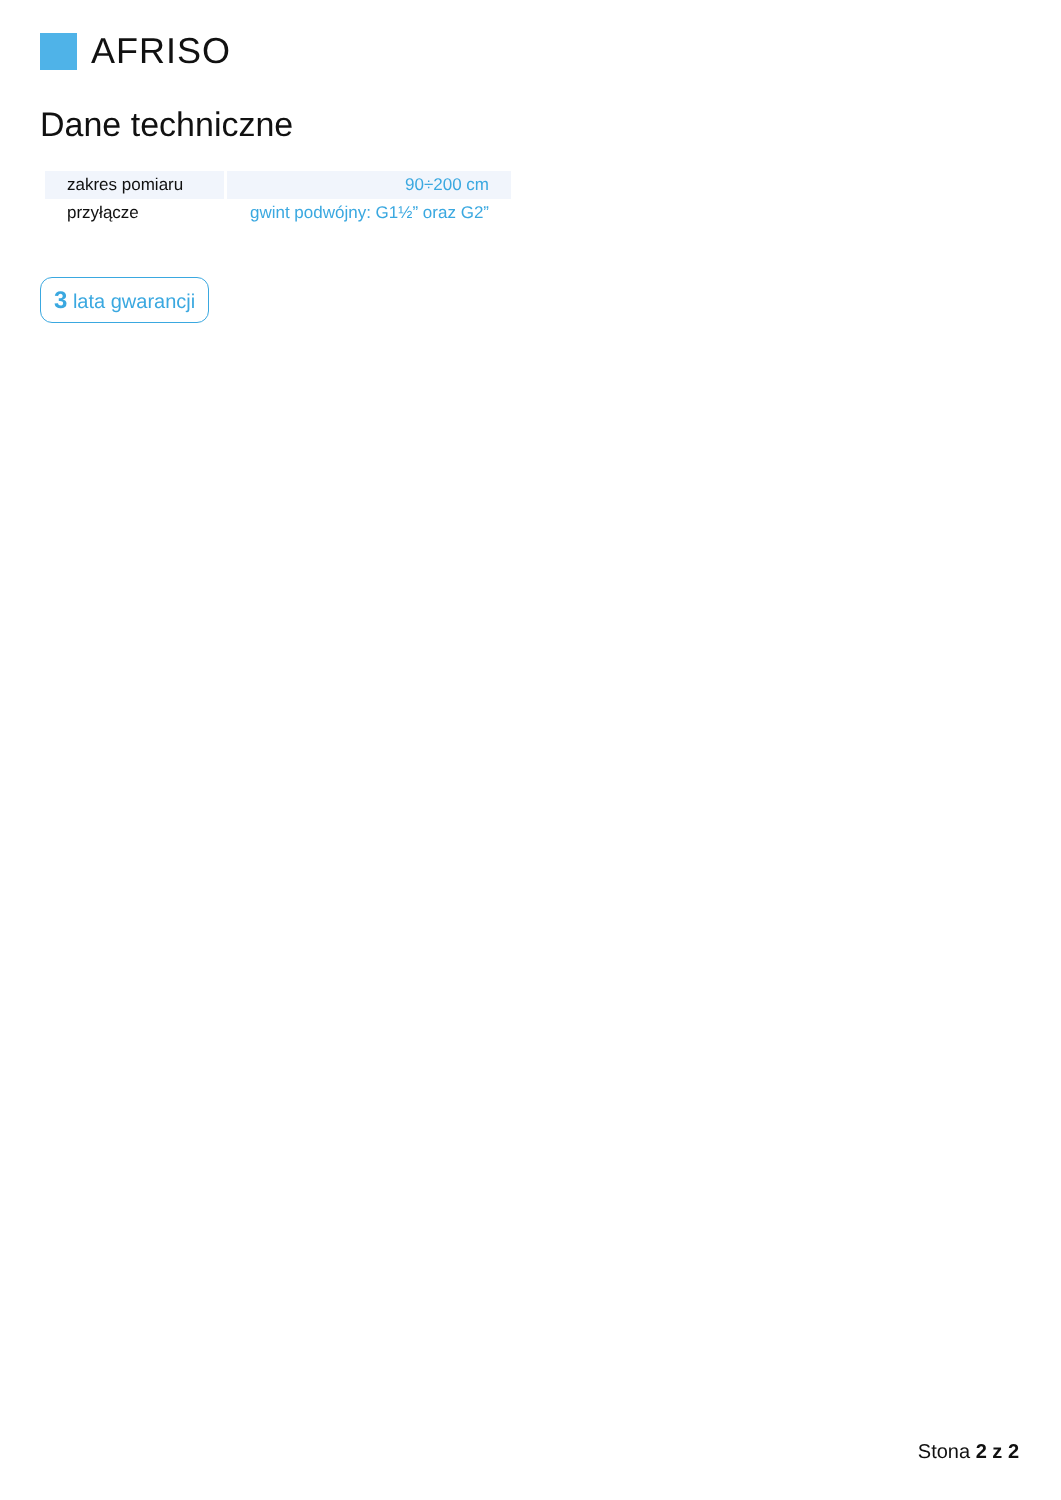AFRISO
Dane techniczne
| zakres pomiaru | 90÷200 cm |
| przyłącze | gwint podwójny: G1½” oraz G2” |
3 lata gwarancji
Stona 2 z 2